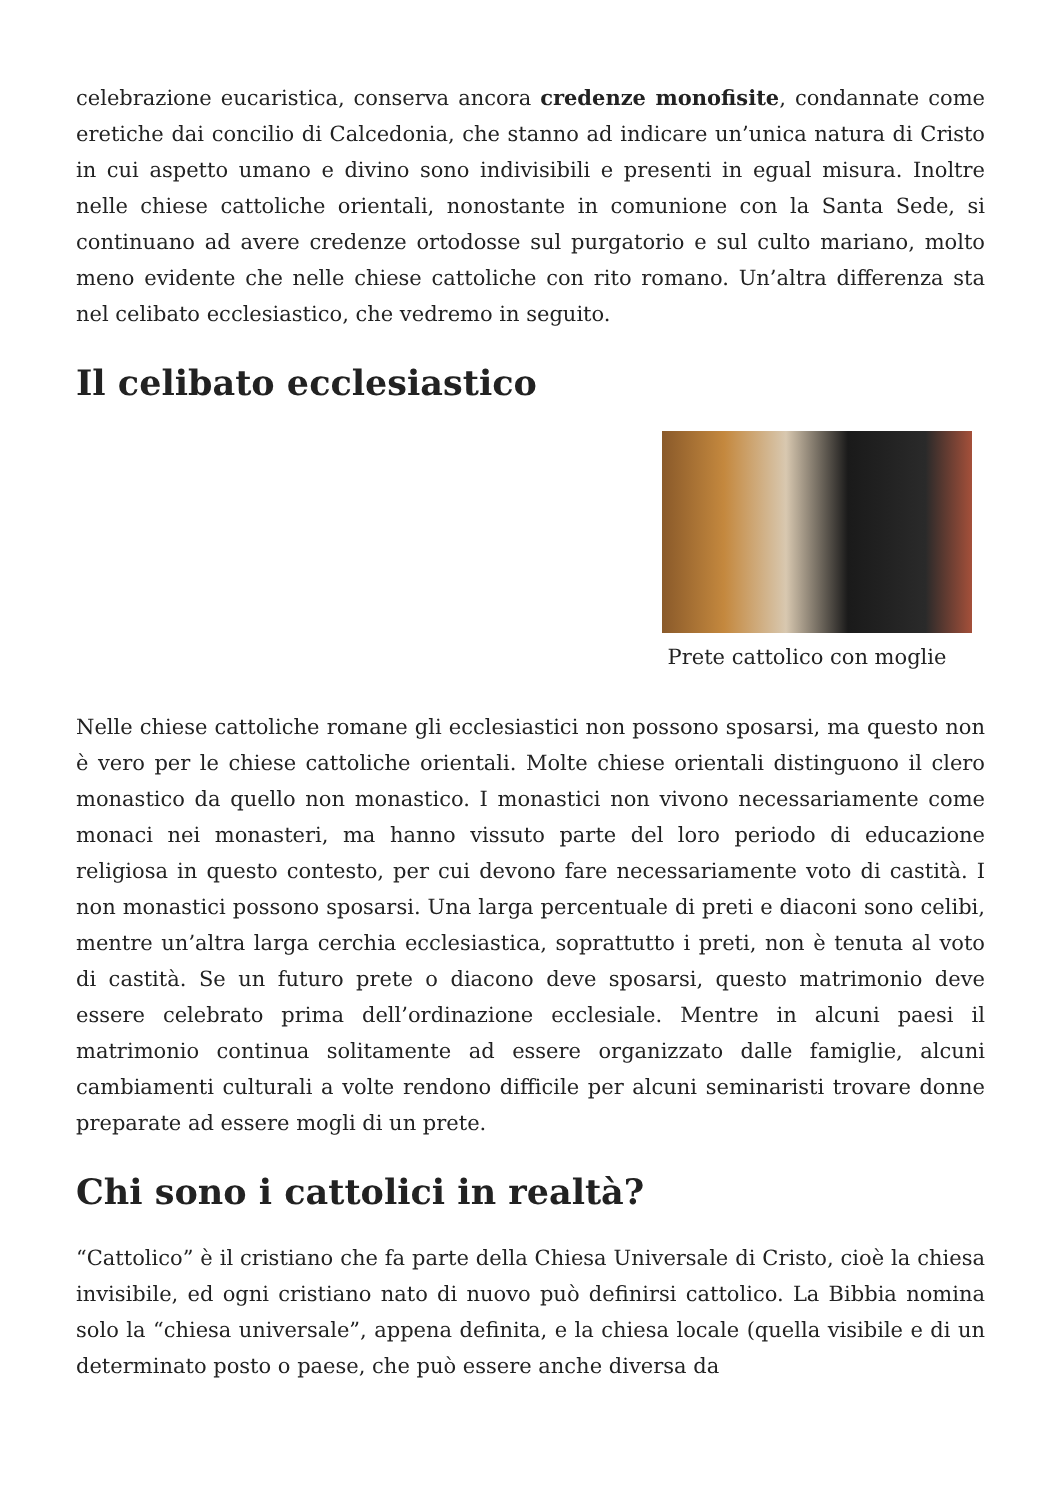celebrazione eucaristica, conserva ancora credenze monofisite, condannate come eretiche dai concilio di Calcedonia, che stanno ad indicare un’unica natura di Cristo in cui aspetto umano e divino sono indivisibili e presenti in egual misura. Inoltre nelle chiese cattoliche orientali, nonostante in comunione con la Santa Sede, si continuano ad avere credenze ortodosse sul purgatorio e sul culto mariano, molto meno evidente che nelle chiese cattoliche con rito romano. Un’altra differenza sta nel celibato ecclesiastico, che vedremo in seguito.
Il celibato ecclesiastico
Prete cattolico con moglie
Nelle chiese cattoliche romane gli ecclesiastici non possono sposarsi, ma questo non è vero per le chiese cattoliche orientali. Molte chiese orientali distinguono il clero monastico da quello non monastico. I monastici non vivono necessariamente come monaci nei monasteri, ma hanno vissuto parte del loro periodo di educazione religiosa in questo contesto, per cui devono fare necessariamente voto di castità. I non monastici possono sposarsi. Una larga percentuale di preti e diaconi sono celibi, mentre un’altra larga cerchia ecclesiastica, soprattutto i preti, non è tenuta al voto di castità. Se un futuro prete o diacono deve sposarsi, questo matrimonio deve essere celebrato prima dell’ordinazione ecclesiale. Mentre in alcuni paesi il matrimonio continua solitamente ad essere organizzato dalle famiglie, alcuni cambiamenti culturali a volte rendono difficile per alcuni seminaristi trovare donne preparate ad essere mogli di un prete.
Chi sono i cattolici in realtà?
“Cattolico” è il cristiano che fa parte della Chiesa Universale di Cristo, cioè la chiesa invisibile, ed ogni cristiano nato di nuovo può definirsi cattolico. La Bibbia nomina solo la “chiesa universale”, appena definita, e la chiesa locale (quella visibile e di un determinato posto o paese, che può essere anche diversa da